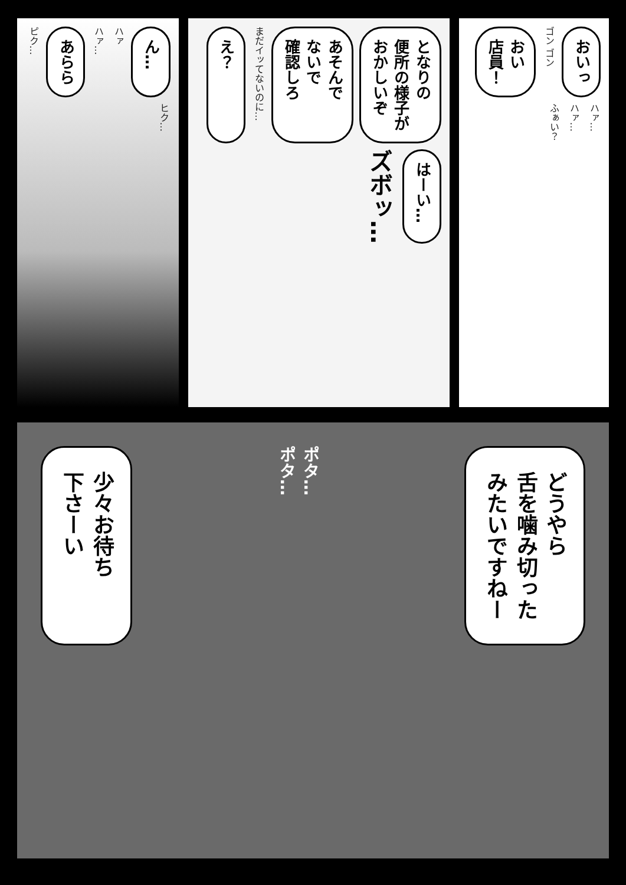おいっ
ゴン ゴン
おい
店員！
ハァ…
ハァ…
ふぁい？
となりの
便所の様子が
おかしいぞ
あそんで
ないで
確認しろ
まだイッてないのに…
え？
はーい…
ズボッ…
ん…
ハァ
ハァ…
あらら
ピク…
ヒク…
どうやら
舌を噛み切った
みたいですねー
ポタ…
ポタ…
少々お待ち
下さーい